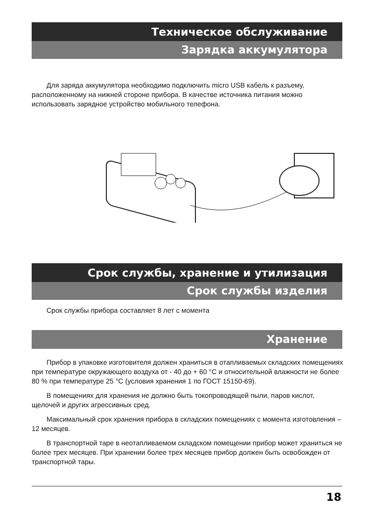Техническое обслуживание
Зарядка аккумулятора
Для заряда аккумулятора необходимо подключить micro USB кабель к разъему, расположенному на нижней стороне прибора. В качестве источника питания можно использовать зарядное устройство мобильного телефона.
Срок службы, хранение и утилизация
Срок службы изделия
Срок службы прибора составляет 8 лет с момента
Хранение
Прибор в упаковке изготовителя должен храниться в отапливаемых складских помещениях при температуре окружающего воздуха от - 40 до + 60 °C и относительной влажности не более 80 % при температуре 25 °C (условия хранения 1 по ГОСТ 15150-69).
В помещениях для хранения не должно быть токопроводящей пыли, паров кислот, щелочей и других агрессивных сред.
Максимальный срок хранения прибора в складских помещениях с момента изготовления – 12 месяцев.
В транспортной таре в неотапливаемом складском помещении прибор может храниться не более трех месяцев. При хранении более трех месяцев прибор должен быть освобожден от транспортной тары.
18